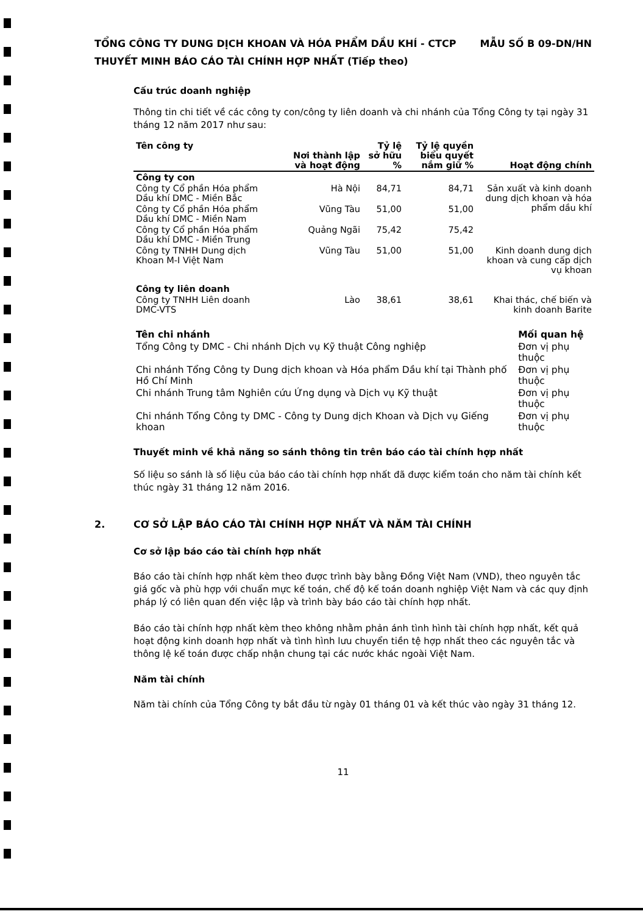TỔNG CÔNG TY DUNG DỊCH KHOAN VÀ HÓA PHẨM DẦU KHÍ - CTCP MẪU SỐ B 09-DN/HN
THUYẾT MINH BÁO CÁO TÀI CHÍNH HỢP NHẤT (Tiếp theo)
Cấu trúc doanh nghiệp
Thông tin chi tiết về các công ty con/công ty liên doanh và chi nhánh của Tổng Công ty tại ngày 31 tháng 12 năm 2017 như sau:
| Tên công ty | Nơi thành lập và hoạt động | Tỷ lệ sở hữu % | Tỷ lệ quyền biểu quyết nắm giữ % | Hoạt động chính |
| --- | --- | --- | --- | --- |
| Công ty con | | | | |
| Công ty Cổ phần Hóa phẩm Dầu khí DMC - Miền Bắc | Hà Nội | 84,71 | 84,71 | Sản xuất và kinh doanh dung dịch khoan và hóa phẩm dầu khí |
| Công ty Cổ phần Hóa phẩm Dầu khí DMC - Miền Nam | Vũng Tàu | 51,00 | 51,00 | |
| Công ty Cổ phần Hóa phẩm Dầu khí DMC - Miền Trung | Quảng Ngãi | 75,42 | 75,42 | |
| Công ty TNHH Dung dịch Khoan M-I Việt Nam | Vũng Tàu | 51,00 | 51,00 | Kinh doanh dung dịch khoan và cung cấp dịch vụ khoan |
| Công ty liên doanh | | | | |
| Công ty TNHH Liên doanh DMC-VTS | Lào | 38,61 | 38,61 | Khai thác, chế biến và kinh doanh Barite |
| Tên chi nhánh | Mối quan hệ |
| --- | --- |
| Tổng Công ty DMC - Chi nhánh Dịch vụ Kỹ thuật Công nghiệp | Đơn vị phụ thuộc |
| Chi nhánh Tổng Công ty Dung dịch khoan và Hóa phẩm Dầu khí tại Thành phố Hồ Chí Minh | Đơn vị phụ thuộc |
| Chi nhánh Trung tâm Nghiên cứu Ứng dụng và Dịch vụ Kỹ thuật | Đơn vị phụ thuộc |
| Chi nhánh Tổng Công ty DMC - Công ty Dung dịch Khoan và Dịch vụ Giếng khoan | Đơn vị phụ thuộc |
Thuyết minh về khả năng so sánh thông tin trên báo cáo tài chính hợp nhất
Số liệu so sánh là số liệu của báo cáo tài chính hợp nhất đã được kiểm toán cho năm tài chính kết thúc ngày 31 tháng 12 năm 2016.
2. CƠ SỞ LẬP BÁO CÁO TÀI CHÍNH HỢP NHẤT VÀ NĂM TÀI CHÍNH
Cơ sở lập báo cáo tài chính hợp nhất
Báo cáo tài chính hợp nhất kèm theo được trình bày bằng Đồng Việt Nam (VND), theo nguyên tắc giá gốc và phù hợp với chuẩn mực kế toán, chế độ kế toán doanh nghiệp Việt Nam và các quy định pháp lý có liên quan đến việc lập và trình bày báo cáo tài chính hợp nhất.
Báo cáo tài chính hợp nhất kèm theo không nhằm phản ánh tình hình tài chính hợp nhất, kết quả hoạt động kinh doanh hợp nhất và tình hình lưu chuyển tiền tệ hợp nhất theo các nguyên tắc và thông lệ kế toán được chấp nhận chung tại các nước khác ngoài Việt Nam.
Năm tài chính
Năm tài chính của Tổng Công ty bắt đầu từ ngày 01 tháng 01 và kết thúc vào ngày 31 tháng 12.
11